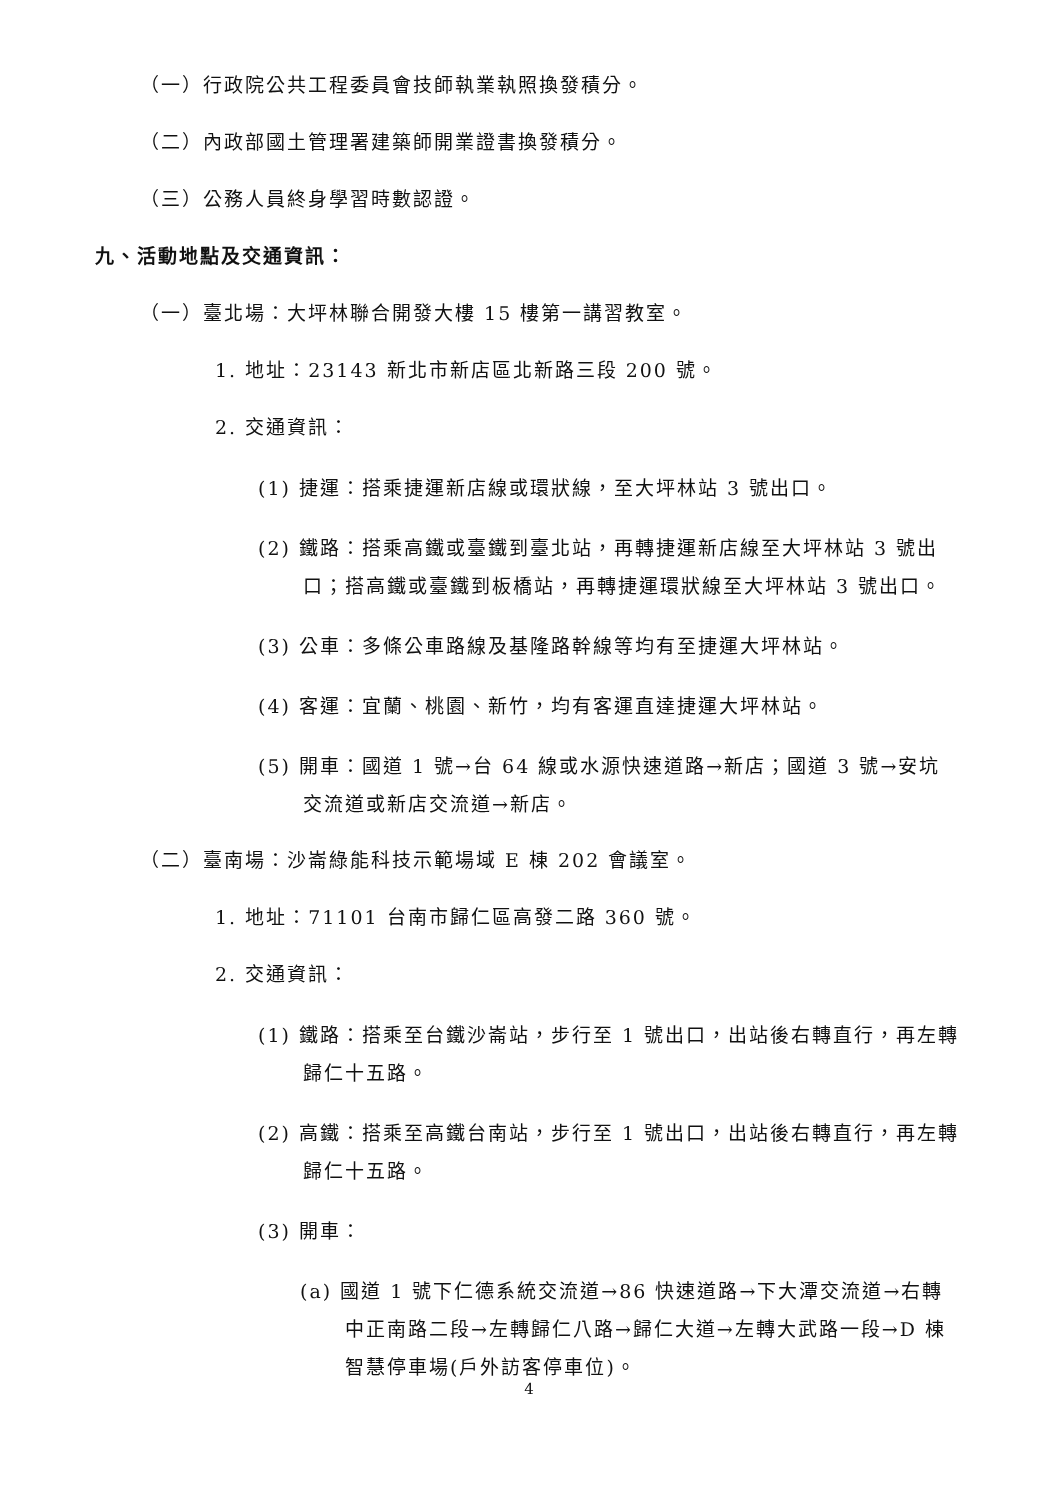（一）行政院公共工程委員會技師執業執照換發積分。
（二）內政部國土管理署建築師開業證書換發積分。
（三）公務人員終身學習時數認證。
九、活動地點及交通資訊：
（一）臺北場：大坪林聯合開發大樓 15 樓第一講習教室。
1. 地址：23143 新北市新店區北新路三段 200 號。
2. 交通資訊：
(1) 捷運：搭乘捷運新店線或環狀線，至大坪林站 3 號出口。
(2) 鐵路：搭乘高鐵或臺鐵到臺北站，再轉捷運新店線至大坪林站 3 號出口；搭高鐵或臺鐵到板橋站，再轉捷運環狀線至大坪林站 3 號出口。
(3) 公車：多條公車路線及基隆路幹線等均有至捷運大坪林站。
(4) 客運：宜蘭、桃園、新竹，均有客運直達捷運大坪林站。
(5) 開車：國道 1 號→台 64 線或水源快速道路→新店；國道 3 號→安坑交流道或新店交流道→新店。
（二）臺南場：沙崙綠能科技示範場域 E 棟 202 會議室。
1. 地址：71101 台南市歸仁區高發二路 360 號。
2. 交通資訊：
(1) 鐵路：搭乘至台鐵沙崙站，步行至 1 號出口，出站後右轉直行，再左轉歸仁十五路。
(2) 高鐵：搭乘至高鐵台南站，步行至 1 號出口，出站後右轉直行，再左轉歸仁十五路。
(3) 開車：
(a) 國道 1 號下仁德系統交流道→86 快速道路→下大潭交流道→右轉中正南路二段→左轉歸仁八路→歸仁大道→左轉大武路一段→D 棟智慧停車場(戶外訪客停車位)。
4